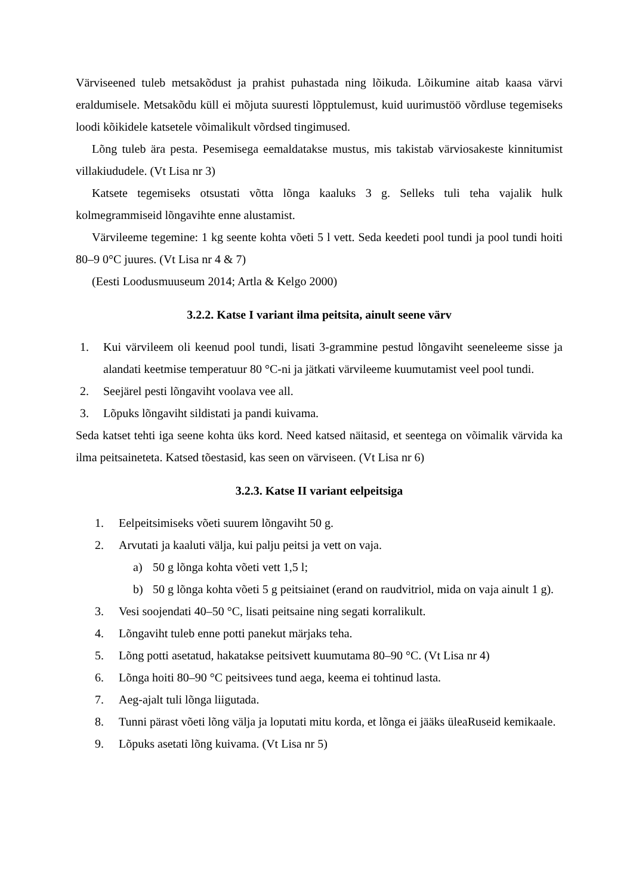Värviseened tuleb metsakõdust ja prahist puhastada ning lõikuda. Lõikumine aitab kaasa värvi eraldumisele. Metsakõdu küll ei mõjuta suuresti lõpptulemust, kuid uurimustöö võrdluse tegemiseks loodi kõikidele katsetele võimalikult võrdsed tingimused.
Lõng tuleb ära pesta. Pesemisega eemaldatakse mustus, mis takistab värviosakeste kinnitumist villakiududele. (Vt Lisa nr 3)
Katsete tegemiseks otsustati võtta lõnga kaaluks 3 g. Selleks tuli teha vajalik hulk kolmegrammiseid lõngavihte enne alustamist.
Värvileeme tegemine: 1 kg seente kohta võeti 5 l vett. Seda keedeti pool tundi ja pool tundi hoiti 80–9 0°C juures. (Vt Lisa nr 4 & 7)
(Eesti Loodusmuuseum 2014; Artla & Kelgo 2000)
3.2.2. Katse I variant ilma peitsita, ainult seene värv
1. Kui värvileem oli keenud pool tundi, lisati 3-grammine pestud lõngaviht seeneleeme sisse ja alandati keetmise temperatuur 80 °C-ni ja jätkati värvileeme kuumutamist veel pool tundi.
2. Seejärel pesti lõngaviht voolava vee all.
3. Lõpuks lõngaviht sildistati ja pandi kuivama.
Seda katset tehti iga seene kohta üks kord. Need katsed näitasid, et seentega on võimalik värvida ka ilma peitsaineteta. Katsed tõestasid, kas seen on värviseen. (Vt Lisa nr 6)
3.2.3. Katse II variant eelpeitsiga
1. Eelpeitsimiseks võeti suurem lõngaviht 50 g.
2. Arvutati ja kaaluti välja, kui palju peitsi ja vett on vaja.
a) 50 g lõnga kohta võeti vett 1,5 l;
b) 50 g lõnga kohta võeti 5 g peitsiainet (erand on raudvitriol, mida on vaja ainult 1 g).
3. Vesi soojendati 40–50 °C, lisati peitsaine ning segati korralikult.
4. Lõngaviht tuleb enne potti panekut märjaks teha.
5. Lõng potti asetatud, hakatakse peitsivett kuumutama 80–90 °C. (Vt Lisa nr 4)
6. Lõnga hoiti 80–90 °C peitsivees tund aega, keema ei tohtinud lasta.
7. Aeg-ajalt tuli lõnga liigutada.
8. Tunni pärast võeti lõng välja ja loputati mitu korda, et lõnga ei jääks üleaRuseid kemikaale.
9. Lõpuks asetati lõng kuivama. (Vt Lisa nr 5)